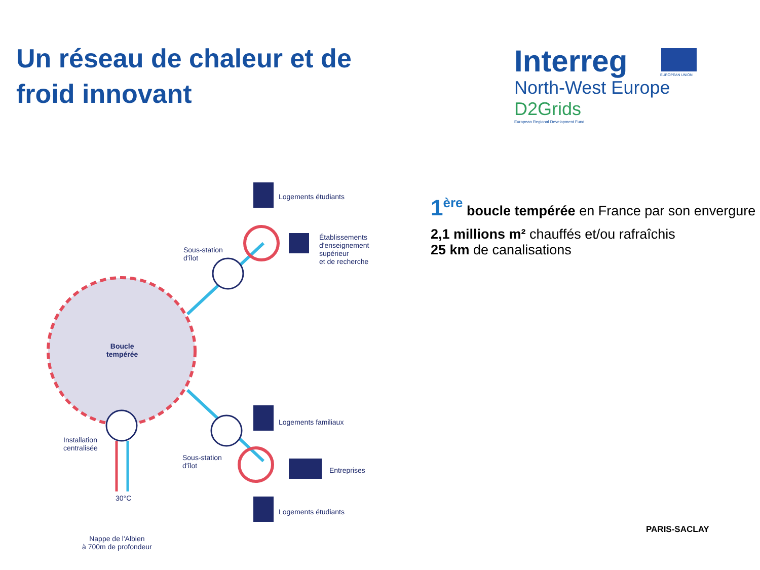Un réseau de chaleur et de froid innovant
Interreg
EUROPEAN UNION
North-West Europe
D2Grids
European Regional Development Fund
Logements étudiants
Établissements
d'enseignement
supérieur
et de recherche
Sous-station
d'îlot
Boucle
tempérée
Logements familiaux
Installation
centralisée
Sous-station
d'îlot
Entreprises
30°C
Logements étudiants
Nappe de l'Albien
à 700m de profondeur
1<sup>ère</sup> boucle tempérée en France par son envergure
2,1 millions m² chauffés et/ou rafraîchis
25 km de canalisations
PARIS-SACLAY